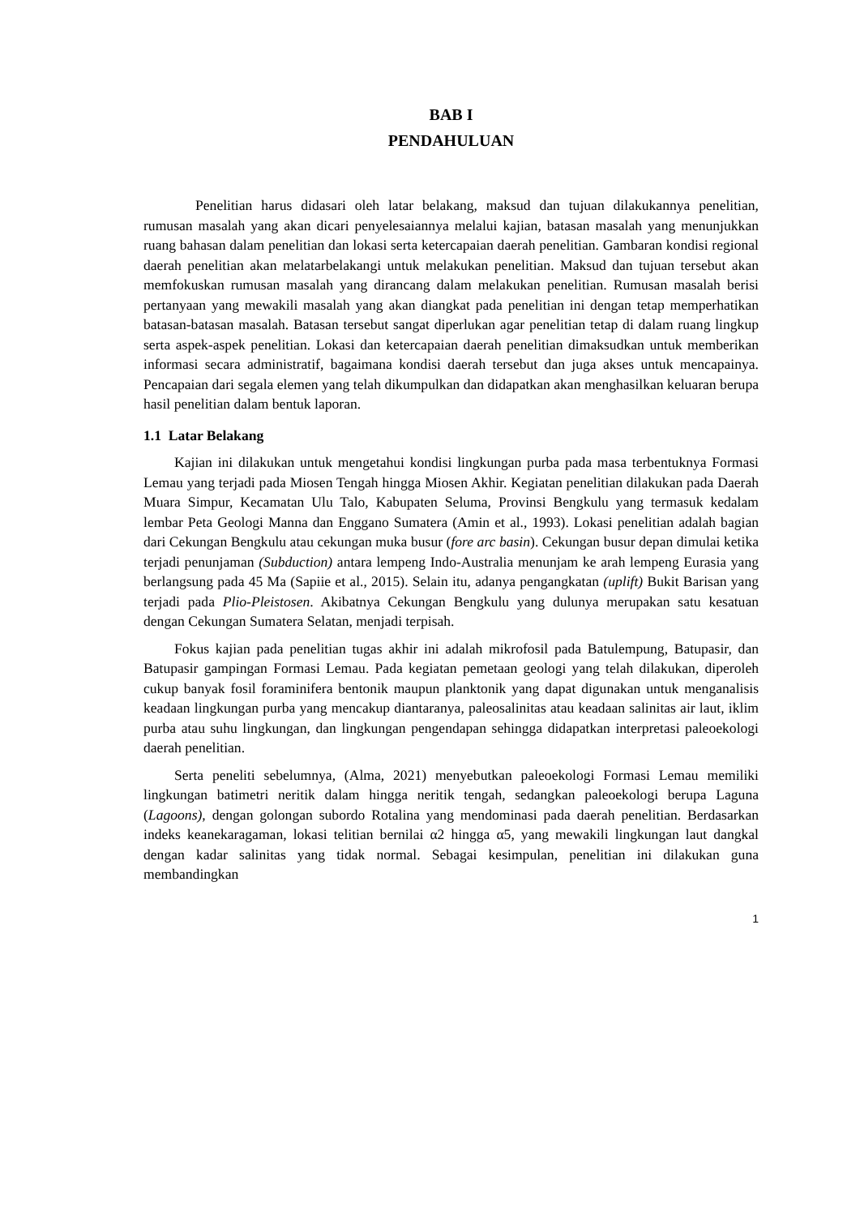BAB I
PENDAHULUAN
Penelitian harus didasari oleh latar belakang, maksud dan tujuan dilakukannya penelitian, rumusan masalah yang akan dicari penyelesaiannya melalui kajian, batasan masalah yang menunjukkan ruang bahasan dalam penelitian dan lokasi serta ketercapaian daerah penelitian. Gambaran kondisi regional daerah penelitian akan melatarbelakangi untuk melakukan penelitian. Maksud dan tujuan tersebut akan memfokuskan rumusan masalah yang dirancang dalam melakukan penelitian. Rumusan masalah berisi pertanyaan yang mewakili masalah yang akan diangkat pada penelitian ini dengan tetap memperhatikan batasan-batasan masalah. Batasan tersebut sangat diperlukan agar penelitian tetap di dalam ruang lingkup serta aspek-aspek penelitian. Lokasi dan ketercapaian daerah penelitian dimaksudkan untuk memberikan informasi secara administratif, bagaimana kondisi daerah tersebut dan juga akses untuk mencapainya. Pencapaian dari segala elemen yang telah dikumpulkan dan didapatkan akan menghasilkan keluaran berupa hasil penelitian dalam bentuk laporan.
1.1 Latar Belakang
Kajian ini dilakukan untuk mengetahui kondisi lingkungan purba pada masa terbentuknya Formasi Lemau yang terjadi pada Miosen Tengah hingga Miosen Akhir. Kegiatan penelitian dilakukan pada Daerah Muara Simpur, Kecamatan Ulu Talo, Kabupaten Seluma, Provinsi Bengkulu yang termasuk kedalam lembar Peta Geologi Manna dan Enggano Sumatera (Amin et al., 1993). Lokasi penelitian adalah bagian dari Cekungan Bengkulu atau cekungan muka busur (fore arc basin). Cekungan busur depan dimulai ketika terjadi penunjaman (Subduction) antara lempeng Indo-Australia menunjam ke arah lempeng Eurasia yang berlangsung pada 45 Ma (Sapiie et al., 2015). Selain itu, adanya pengangkatan (uplift) Bukit Barisan yang terjadi pada Plio-Pleistosen. Akibatnya Cekungan Bengkulu yang dulunya merupakan satu kesatuan dengan Cekungan Sumatera Selatan, menjadi terpisah.
Fokus kajian pada penelitian tugas akhir ini adalah mikrofosil pada Batulempung, Batupasir, dan Batupasir gampingan Formasi Lemau. Pada kegiatan pemetaan geologi yang telah dilakukan, diperoleh cukup banyak fosil foraminifera bentonik maupun planktonik yang dapat digunakan untuk menganalisis keadaan lingkungan purba yang mencakup diantaranya, paleosalinitas atau keadaan salinitas air laut, iklim purba atau suhu lingkungan, dan lingkungan pengendapan sehingga didapatkan interpretasi paleoekologi daerah penelitian.
Serta peneliti sebelumnya, (Alma, 2021) menyebutkan paleoekologi Formasi Lemau memiliki lingkungan batimetri neritik dalam hingga neritik tengah, sedangkan paleoekologi berupa Laguna (Lagoons), dengan golongan subordo Rotalina yang mendominasi pada daerah penelitian. Berdasarkan indeks keanekaragaman, lokasi telitian bernilai α2 hingga α5, yang mewakili lingkungan laut dangkal dengan kadar salinitas yang tidak normal. Sebagai kesimpulan, penelitian ini dilakukan guna membandingkan
1